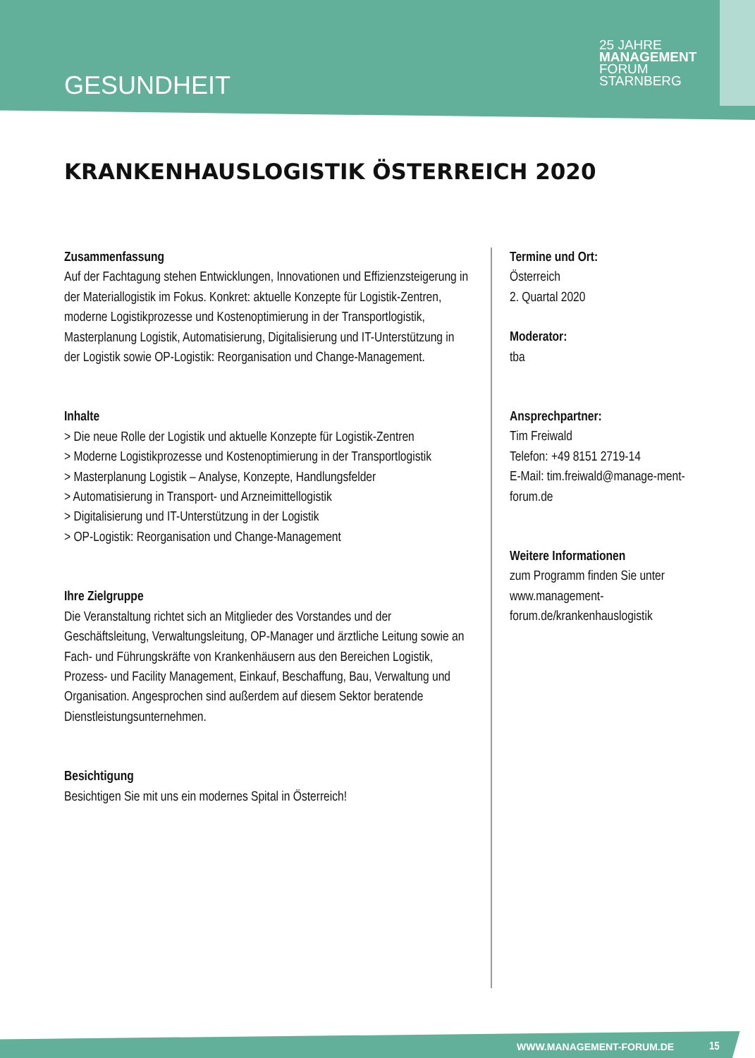GESUNDHEIT
25 JAHRE
MANAGEMENT
FORUM
STARNBERG
KRANKENHAUSLOGISTIK ÖSTERREICH 2020
Zusammenfassung
Auf der Fachtagung stehen Entwicklungen, Innovationen und Effizienzsteigerung in der Materiallogistik im Fokus. Konkret: aktuelle Konzepte für Logistik-Zentren, moderne Logistikprozesse und Kostenoptimierung in der Transportlogistik, Masterplanung Logistik, Automatisierung, Digitalisierung und IT-Unterstützung in der Logistik sowie OP-Logistik: Reorganisation und Change-Management.
Inhalte
> Die neue Rolle der Logistik und aktuelle Konzepte für Logistik-Zentren
> Moderne Logistikprozesse und Kostenoptimierung in der Transportlogistik
> Masterplanung Logistik – Analyse, Konzepte, Handlungsfelder
> Automatisierung in Transport- und Arzneimittellogistik
> Digitalisierung und IT-Unterstützung in der Logistik
> OP-Logistik: Reorganisation und Change-Management
Ihre Zielgruppe
Die Veranstaltung richtet sich an Mitglieder des Vorstandes und der Geschäftsleitung, Verwaltungsleitung, OP-Manager und ärztliche Leitung sowie an Fach- und Führungskräfte von Krankenhäusern aus den Bereichen Logistik, Prozess- und Facility Management, Einkauf, Beschaffung, Bau, Verwaltung und Organisation. Angesprochen sind außerdem auf diesem Sektor beratende Dienstleistungsunternehmen.
Besichtigung
Besichtigen Sie mit uns ein modernes Spital in Österreich!
Termine und Ort:
Österreich
2. Quartal 2020
Moderator:
tba
Ansprechpartner:
Tim Freiwald
Telefon: +49 8151 2719-14
E-Mail: tim.freiwald@manage-ment-forum.de
Weitere Informationen
zum Programm finden Sie unter www.management-forum.de/krankenhauslogistik
WWW.MANAGEMENT-FORUM.DE 15